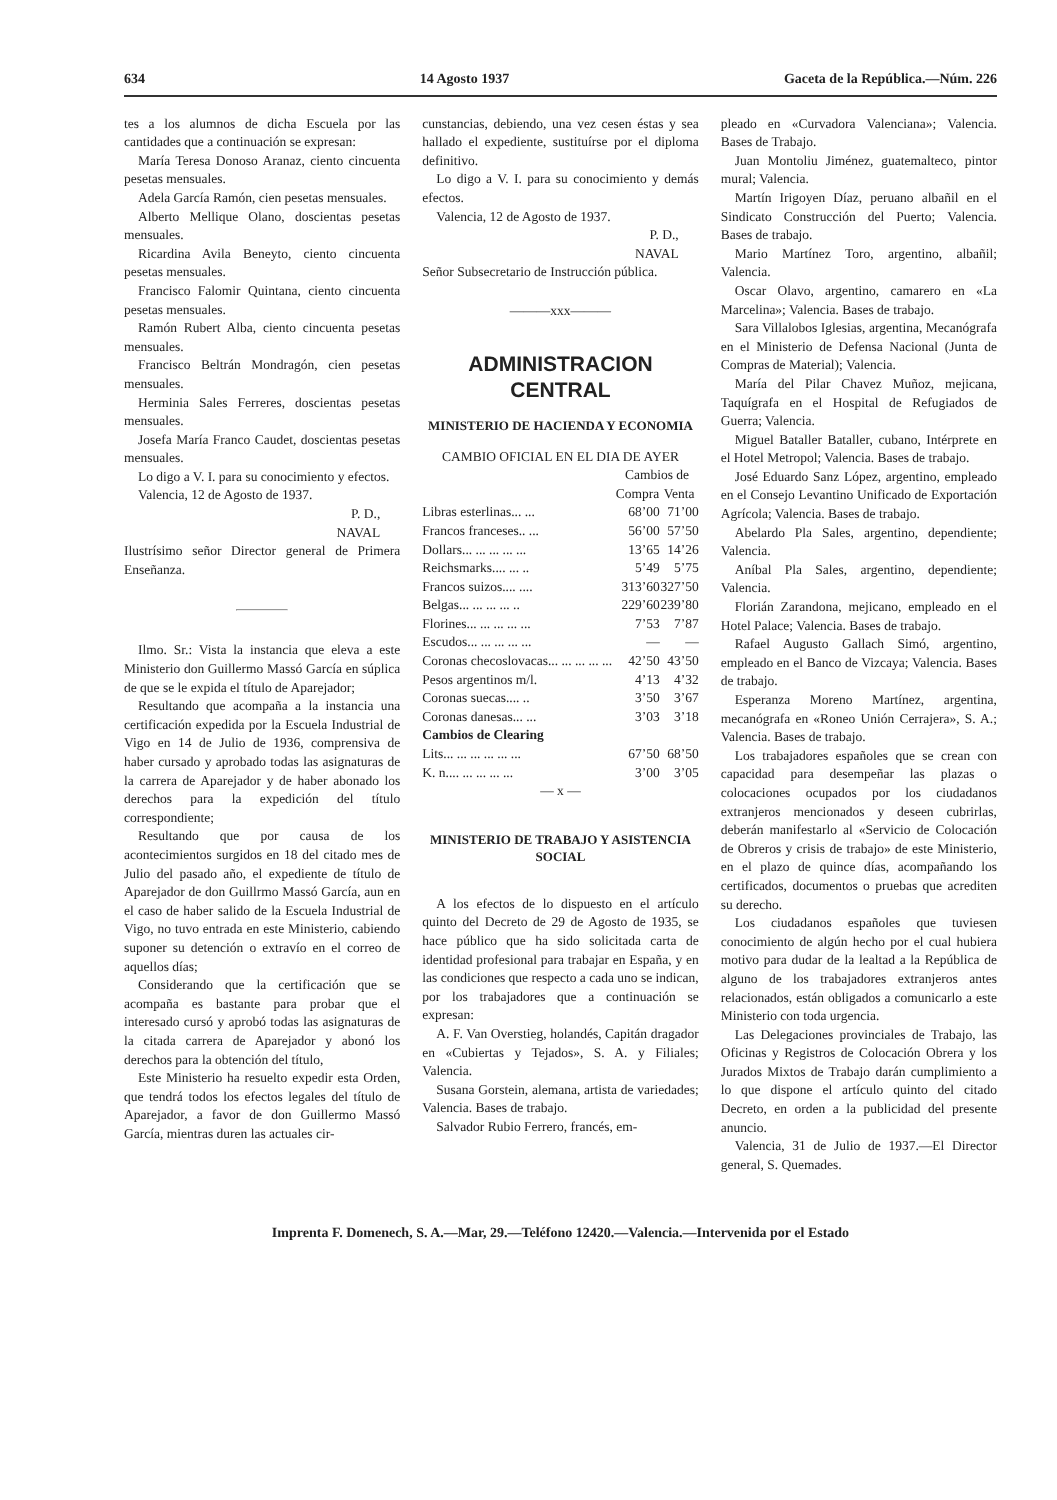634 14 Agosto 1937 Gaceta de la República.—Núm. 226
tes a los alumnos de dicha Escuela por las cantidades que a continuación se expresan:
María Teresa Donoso Aranaz, ciento cincuenta pesetas mensuales.
Adela García Ramón, cien pesetas mensuales.
Alberto Mellique Olano, doscientas pesetas mensuales.
Ricardina Avila Beneyto, ciento cincuenta pesetas mensuales.
Francisco Falomir Quintana, ciento cincuenta pesetas mensuales.
Ramón Rubert Alba, ciento cincuenta pesetas mensuales.
Francisco Beltrán Mondragón, cien pesetas mensuales.
Herminia Sales Ferreres, doscientas pesetas mensuales.
Josefa María Franco Caudet, doscientas pesetas mensuales.
Lo digo a V. I. para su conocimiento y efectos.
Valencia, 12 de Agosto de 1937.
P. D.,
NAVAL
Ilustrísimo señor Director general de Primera Enseñanza.
Ilmo. Sr.: Vista la instancia que eleva a este Ministerio don Guillermo Massó García en súplica de que se le expida el título de Aparejador;
Resultando que acompaña a la instancia una certificación expedida por la Escuela Industrial de Vigo en 14 de Julio de 1936, comprensiva de haber cursado y aprobado todas las asignaturas de la carrera de Aparejador y de haber abonado los derechos para la expedición del título correspondiente;
Resultando que por causa de los acontecimientos surgidos en 18 del citado mes de Julio del pasado año, el expediente de título de Aparejador de don Guillrmo Massó García, aun en el caso de haber salido de la Escuela Industrial de Vigo, no tuvo entrada en este Ministerio, cabiendo suponer su detención o extravío en el correo de aquellos días;
Considerando que la certificación que se acompaña es bastante para probar que el interesado cursó y aprobó todas las asignaturas de la citada carrera de Aparejador y abonó los derechos para la obtención del título,
Este Ministerio ha resuelto expedir esta Orden, que tendrá todos los efectos legales del título de Aparejador, a favor de don Guillermo Massó García, mientras duren las actuales cir-
cunstancias, debiendo, una vez cesen éstas y sea hallado el expediente, sustituírse por el diploma definitivo.
Lo digo a V. I. para su conocimiento y demás efectos.
Valencia, 12 de Agosto de 1937.
P. D.,
NAVAL
Señor Subsecretario de Instrucción pública.
———xxx———
ADMINISTRACION
CENTRAL
MINISTERIO DE HACIENDA Y ECONOMIA
CAMBIO OFICIAL EN EL DIA DE AYER
| | Cambios de | |
| --- | --- | --- |
| | Compra | Venta |
| Libras esterlinas... ... | 68’00 | 71’00 |
| Francos franceses.. ... | 56’00 | 57’50 |
| Dollars... ... ... ... ... | 13’65 | 14’26 |
| Reichsmarks.... ... .. | 5’49 | 5’75 |
| Francos suizos.... .... | 313’60 | 327’50 |
| Belgas... ... ... ... .. | 229’60 | 239’80 |
| Florines... ... ... ... ... | 7’53 | 7’87 |
| Escudos... ... ... ... ... | — | — |
| Coronas checoslovacas... ... ... ... ... | 42’50 | 43’50 |
| Pesos argentinos m/l. | 4’13 | 4’32 |
| Coronas suecas.... .. | 3’50 | 3’67 |
| Coronas danesas... ... | 3’03 | 3’18 |
| Cambios de Clearing | | |
| Lits... ... ... ... ... ... | 67’50 | 68’50 |
| K. n.... ... ... ... ... | 3’00 | 3’05 |
— x —
MINISTERIO DE TRABAJO Y ASISTENCIA SOCIAL
A los efectos de lo dispuesto en el artículo quinto del Decreto de 29 de Agosto de 1935, se hace público que ha sido solicitada carta de identidad profesional para trabajar en España, y en las condiciones que respecto a cada uno se indican, por los trabajadores que a continuación se expresan:
A. F. Van Overstieg, holandés, Capitán dragador en «Cubiertas y Tejados», S. A. y Filiales; Valencia.
Susana Gorstein, alemana, artista de variedades; Valencia. Bases de trabajo.
Salvador Rubio Ferrero, francés, em-
pleado en «Curvadora Valenciana»; Valencia. Bases de Trabajo.
Juan Montoliu Jiménez, guatemalteco, pintor mural; Valencia.
Martín Irigoyen Díaz, peruano albañil en el Sindicato Construcción del Puerto; Valencia. Bases de trabajo.
Mario Martínez Toro, argentino, albañil; Valencia.
Oscar Olavo, argentino, camarero en «La Marcelina»; Valencia. Bases de trabajo.
Sara Villalobos Iglesias, argentina, Mecanógrafa en el Ministerio de Defensa Nacional (Junta de Compras de Material); Valencia.
María del Pilar Chavez Muñoz, mejicana, Taquígrafa en el Hospital de Refugiados de Guerra; Valencia.
Miguel Bataller Bataller, cubano, Intérprete en el Hotel Metropol; Valencia. Bases de trabajo.
José Eduardo Sanz López, argentino, empleado en el Consejo Levantino Unificado de Exportación Agrícola; Valencia. Bases de trabajo.
Abelardo Pla Sales, argentino, dependiente; Valencia.
Aníbal Pla Sales, argentino, dependiente; Valencia.
Florián Zarandona, mejicano, empleado en el Hotel Palace; Valencia. Bases de trabajo.
Rafael Augusto Gallach Simó, argentino, empleado en el Banco de Vizcaya; Valencia. Bases de trabajo.
Esperanza Moreno Martínez, argentina, mecanógrafa en «Roneo Unión Cerrajera», S. A.; Valencia. Bases de trabajo.
Los trabajadores españoles que se crean con capacidad para desempeñar las plazas o colocaciones ocupados por los ciudadanos extranjeros mencionados y deseen cubrirlas, deberán manifestarlo al «Servicio de Colocación de Obreros y crisis de trabajo» de este Ministerio, en el plazo de quince días, acompañando los certificados, documentos o pruebas que acrediten su derecho.
Los ciudadanos españoles que tuviesen conocimiento de algún hecho por el cual hubiera motivo para dudar de la lealtad a la República de alguno de los trabajadores extranjeros antes relacionados, están obligados a comunicarlo a este Ministerio con toda urgencia.
Las Delegaciones provinciales de Trabajo, las Oficinas y Registros de Colocación Obrera y los Jurados Mixtos de Trabajo darán cumplimiento a lo que dispone el artículo quinto del citado Decreto, en orden a la publicidad del presente anuncio.
Valencia, 31 de Julio de 1937.—El Director general, S. Quemades.
Imprenta F. Domenech, S. A.—Mar, 29.—Teléfono 12420.—Valencia.—Intervenida por el Estado